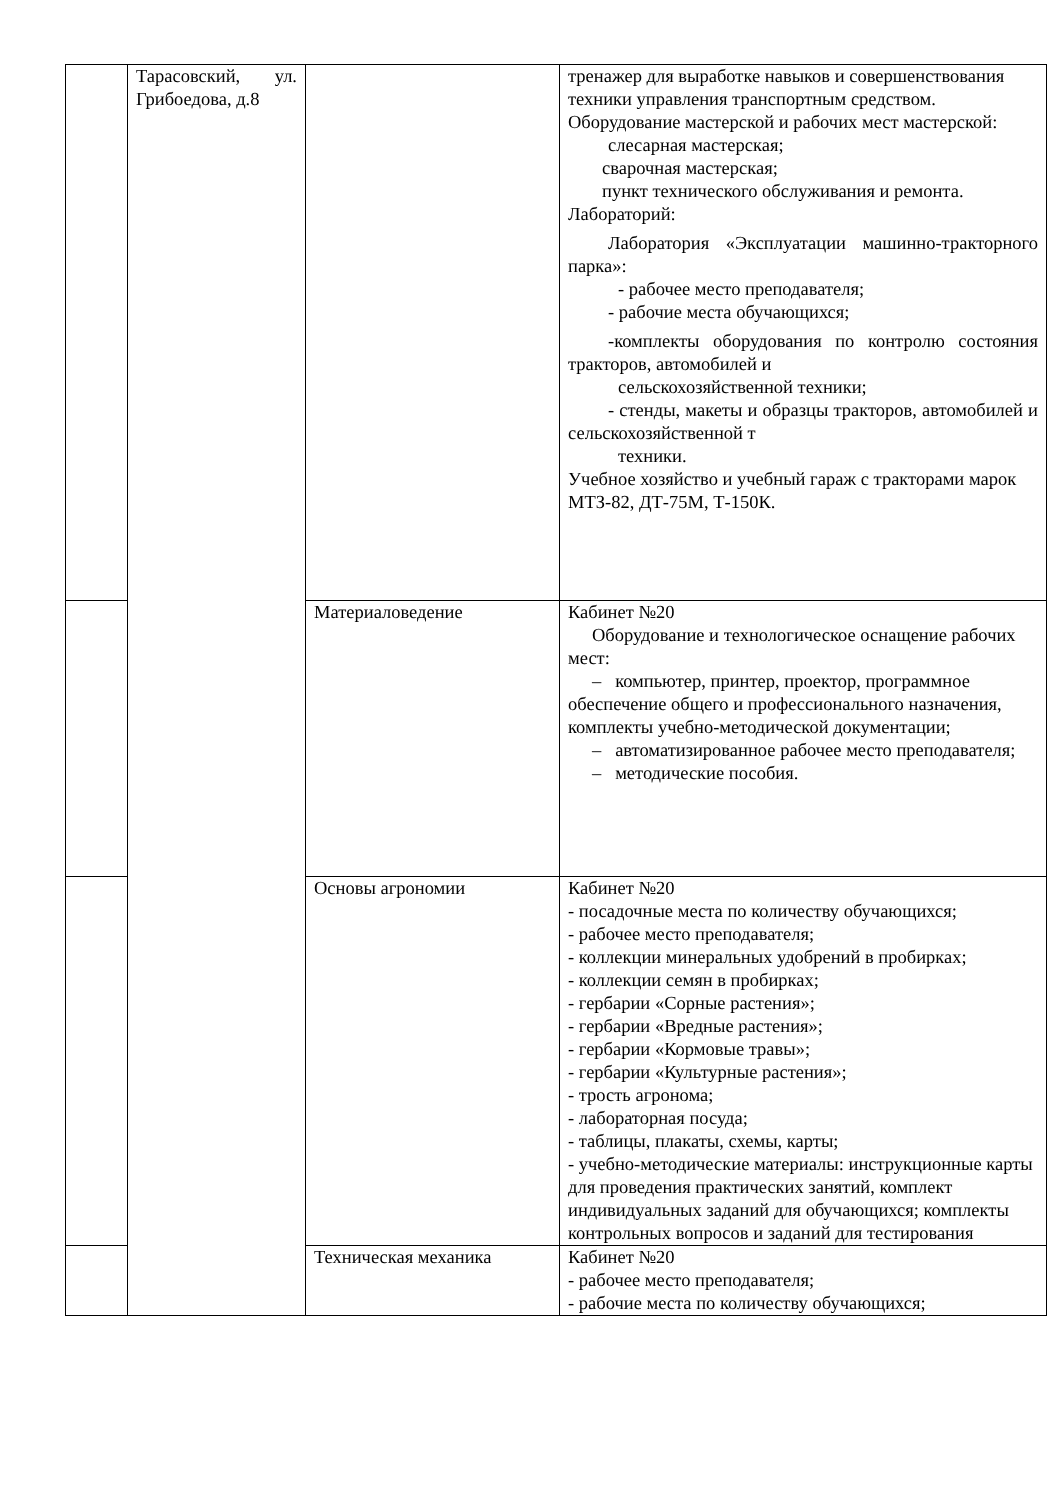| | Тарасовский, ул. Грибоедова, д.8 | | тренажер для выработке навыков и совершенствования техники управления транспортным средством. Оборудование мастерской и рабочих мест мастерской: слесарная мастерская; сварочная мастерская; пункт технического обслуживания и ремонта. Лабораторий: Лаборатория «Эксплуатации машинно-тракторного парка»: - рабочее место преподавателя; - рабочие места обучающихся; -комплекты оборудования по контролю состояния тракторов, автомобилей и сельскохозяйственной техники; - стенды, макеты и образцы тракторов, автомобилей и сельскохозяйственной т техники. Учебное хозяйство и учебный гараж с тракторами марок МТЗ-82, ДТ-75М, Т-150К. |
| | | Материаловедение | Кабинет №20 Оборудование и технологическое оснащение рабочих мест: – компьютер, принтер, проектор, программное обеспечение общего и профессионального назначения, комплекты учебно-методической документации; – автоматизированное рабочее место преподавателя; – методические пособия. |
| | | Основы агрономии | Кабинет №20 - посадочные места по количеству обучающихся; - рабочее место преподавателя; - коллекции минеральных удобрений в пробирках; - коллекции семян в пробирках; - гербарии «Сорные растения»; - гербарии «Вредные растения»; - гербарии «Кормовые травы»; - гербарии «Культурные растения»; - трость агронома; - лабораторная посуда; - таблицы, плакаты, схемы, карты; - учебно-методические материалы: инструкционные карты для проведения практических занятий, комплект индивидуальных заданий для обучающихся; комплекты контрольных вопросов и заданий для тестирования |
| | | Техническая механика | Кабинет №20 - рабочее место преподавателя; - рабочие места по количеству обучающихся; |